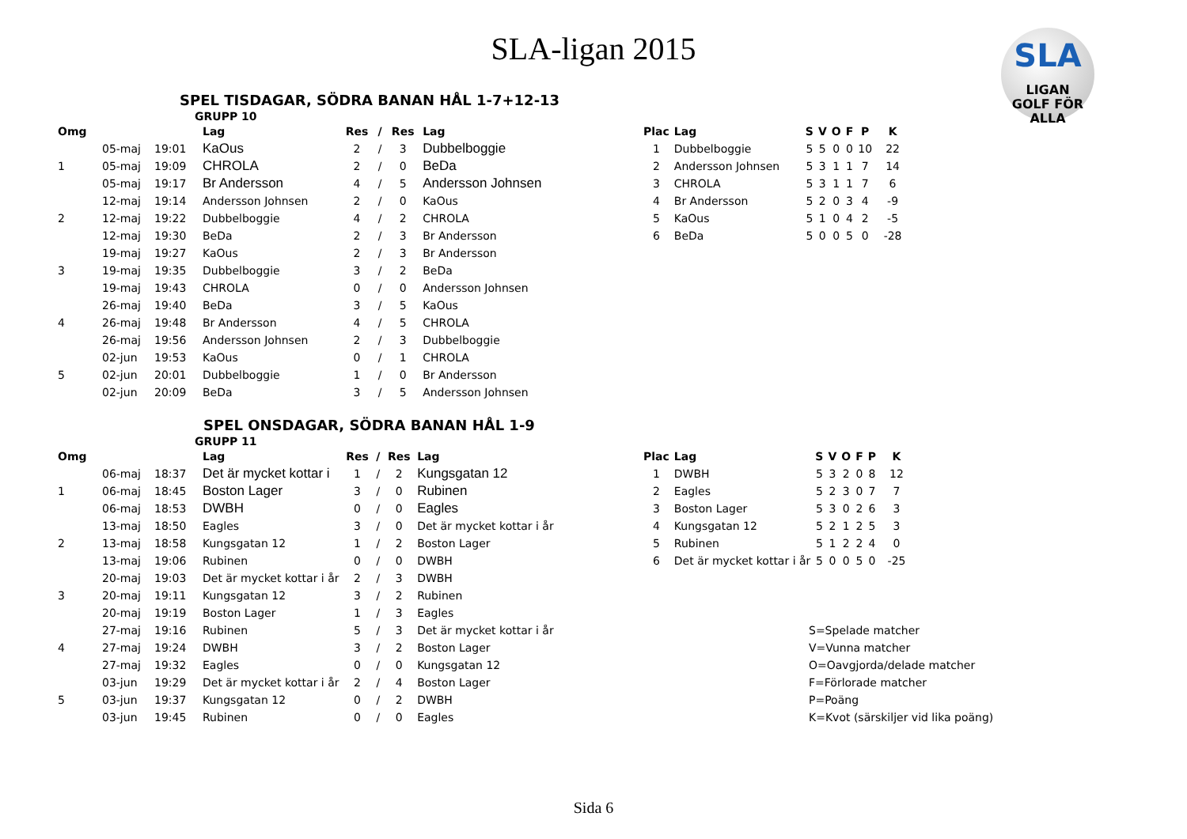SLA-ligan 2015
SLA
LIGAN
GOLF FÖR ALLA
SPEL TISDAGAR, SÖDRA BANAN HÅL 1-7+12-13
GRUPP 10
| Omg | | | Lag | Res | / | Res | Lag |
| --- | --- | --- | --- | --- | --- | --- | --- |
| | 05-maj | 19:01 | KaOus | 2 | / | 3 | Dubbelboggie |
| 1 | 05-maj | 19:09 | CHROLA | 2 | / | 0 | BeDa |
| | 05-maj | 19:17 | Br Andersson | 4 | / | 5 | Andersson Johnsen |
| | 12-maj | 19:14 | Andersson Johnsen | 2 | / | 0 | KaOus |
| 2 | 12-maj | 19:22 | Dubbelboggie | 4 | / | 2 | CHROLA |
| | 12-maj | 19:30 | BeDa | 2 | / | 3 | Br Andersson |
| | 19-maj | 19:27 | KaOus | 2 | / | 3 | Br Andersson |
| 3 | 19-maj | 19:35 | Dubbelboggie | 3 | / | 2 | BeDa |
| | 19-maj | 19:43 | CHROLA | 0 | / | 0 | Andersson Johnsen |
| | 26-maj | 19:40 | BeDa | 3 | / | 5 | KaOus |
| 4 | 26-maj | 19:48 | Br Andersson | 4 | / | 5 | CHROLA |
| | 26-maj | 19:56 | Andersson Johnsen | 2 | / | 3 | Dubbelboggie |
| | 02-jun | 19:53 | KaOus | 0 | / | 1 | CHROLA |
| 5 | 02-jun | 20:01 | Dubbelboggie | 1 | / | 0 | Br Andersson |
| | 02-jun | 20:09 | BeDa | 3 | / | 5 | Andersson Johnsen |
| Plac | Lag | S | V | O | F | P | K |
| --- | --- | --- | --- | --- | --- | --- | --- |
| 1 | Dubbelboggie | 5 | 5 | 0 | 0 | 10 | 22 |
| 2 | Andersson Johnsen | 5 | 3 | 1 | 1 | 7 | 14 |
| 3 | CHROLA | 5 | 3 | 1 | 1 | 7 | 6 |
| 4 | Br Andersson | 5 | 2 | 0 | 3 | 4 | -9 |
| 5 | KaOus | 5 | 1 | 0 | 4 | 2 | -5 |
| 6 | BeDa | 5 | 0 | 0 | 5 | 0 | -28 |
SPEL ONSDAGAR, SÖDRA BANAN HÅL 1-9
GRUPP 11
| Omg | | | Lag | Res | / | Res | Lag |
| --- | --- | --- | --- | --- | --- | --- | --- |
| | 06-maj | 18:37 | Det är mycket kottar i | 1 | / | 2 | Kungsgatan 12 |
| 1 | 06-maj | 18:45 | Boston Lager | 3 | / | 0 | Rubinen |
| | 06-maj | 18:53 | DWBH | 0 | / | 0 | Eagles |
| | 13-maj | 18:50 | Eagles | 3 | / | 0 | Det är mycket kottar i år |
| 2 | 13-maj | 18:58 | Kungsgatan 12 | 1 | / | 2 | Boston Lager |
| | 13-maj | 19:06 | Rubinen | 0 | / | 0 | DWBH |
| | 20-maj | 19:03 | Det är mycket kottar i år | 2 | / | 3 | DWBH |
| 3 | 20-maj | 19:11 | Kungsgatan 12 | 3 | / | 2 | Rubinen |
| | 20-maj | 19:19 | Boston Lager | 1 | / | 3 | Eagles |
| | 27-maj | 19:16 | Rubinen | 5 | / | 3 | Det är mycket kottar i år |
| 4 | 27-maj | 19:24 | DWBH | 3 | / | 2 | Boston Lager |
| | 27-maj | 19:32 | Eagles | 0 | / | 0 | Kungsgatan 12 |
| | 03-jun | 19:29 | Det är mycket kottar i år | 2 | / | 4 | Boston Lager |
| 5 | 03-jun | 19:37 | Kungsgatan 12 | 0 | / | 2 | DWBH |
| | 03-jun | 19:45 | Rubinen | 0 | / | 0 | Eagles |
| Plac | Lag | S | V | O | F | P | K |
| --- | --- | --- | --- | --- | --- | --- | --- |
| 1 | DWBH | 5 | 3 | 2 | 0 | 8 | 12 |
| 2 | Eagles | 5 | 2 | 3 | 0 | 7 | 7 |
| 3 | Boston Lager | 5 | 3 | 0 | 2 | 6 | 3 |
| 4 | Kungsgatan 12 | 5 | 2 | 1 | 2 | 5 | 3 |
| 5 | Rubinen | 5 | 1 | 2 | 2 | 4 | 0 |
| 6 | Det är mycket kottar i år | 5 | 0 | 0 | 5 | 0 | -25 |
S=Spelade matcher
V=Vunna matcher
O=Oavgjorda/delade matcher
F=Förlorade matcher
P=Poäng
K=Kvot (särskiljer vid lika poäng)
Sida 6